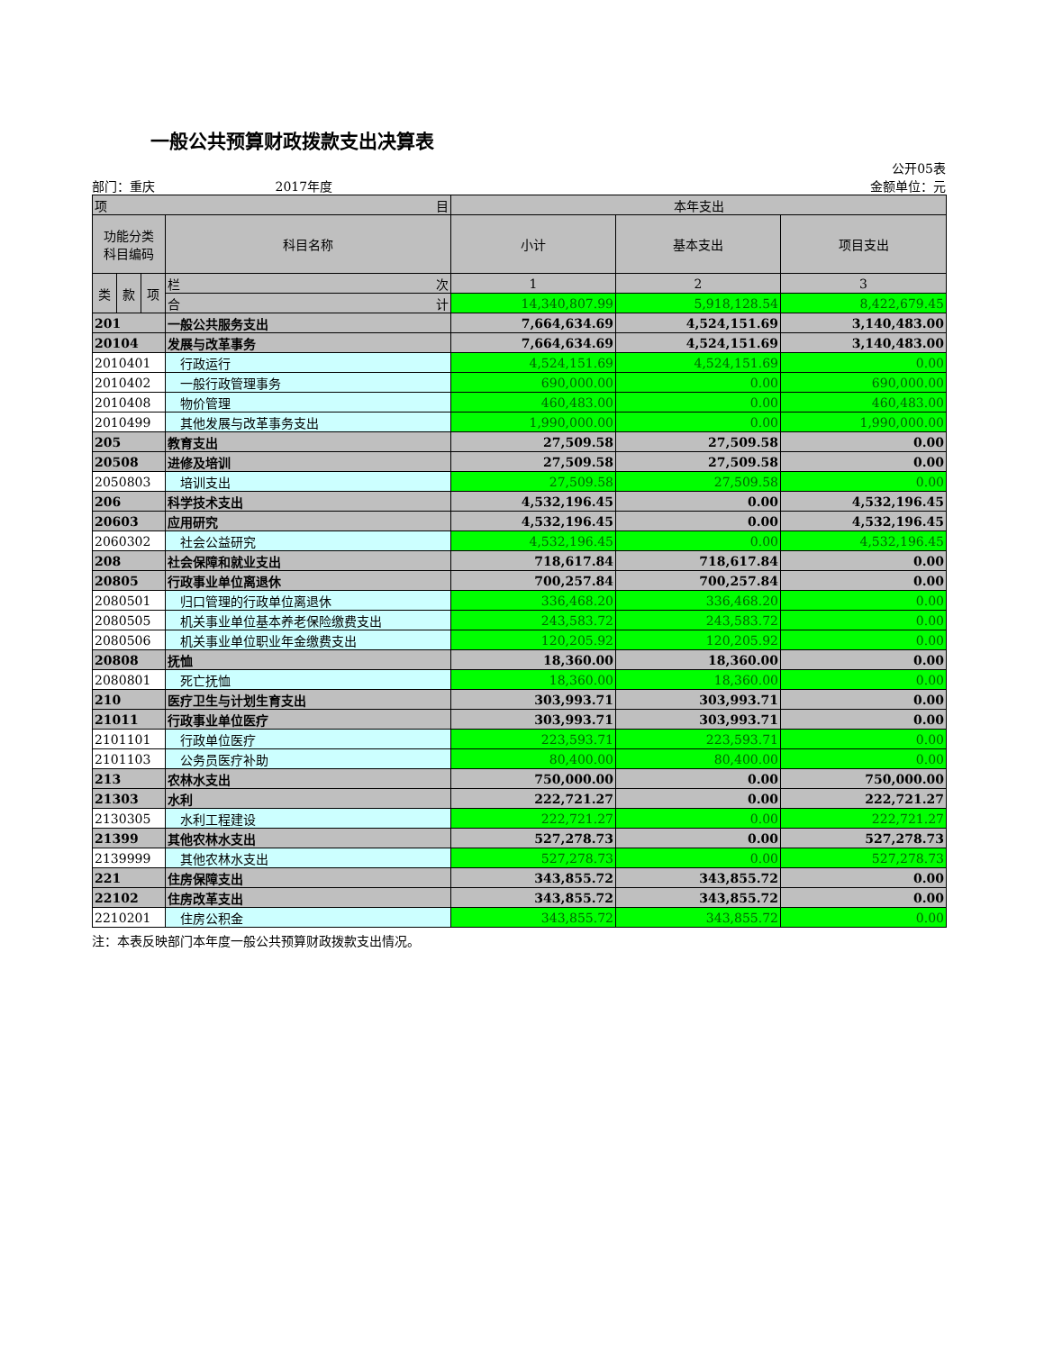一般公共预算财政拨款支出决算表
公开05表
部门：重庆 2017年度 金额单位：元
| 项 目 | | | | 本年支出 | | |
| --- | --- | --- | --- | --- | --- | --- |
| 功能分类 科目编码 | | | 科目名称 | 小计 | 基本支出 | 项目支出 |
| 类 | 款 | 项 | 栏 次 | 1 | 2 | 3 |
| | | | 合 计 | 14,340,807.99 | 5,918,128.54 | 8,422,679.45 |
| 201 | | | 一般公共服务支出 | 7,664,634.69 | 4,524,151.69 | 3,140,483.00 |
| 20104 | | | 发展与改革事务 | 7,664,634.69 | 4,524,151.69 | 3,140,483.00 |
| 2010401 | | | 行政运行 | 4,524,151.69 | 4,524,151.69 | 0.00 |
| 2010402 | | | 一般行政管理事务 | 690,000.00 | 0.00 | 690,000.00 |
| 2010408 | | | 物价管理 | 460,483.00 | 0.00 | 460,483.00 |
| 2010499 | | | 其他发展与改革事务支出 | 1,990,000.00 | 0.00 | 1,990,000.00 |
| 205 | | | 教育支出 | 27,509.58 | 27,509.58 | 0.00 |
| 20508 | | | 进修及培训 | 27,509.58 | 27,509.58 | 0.00 |
| 2050803 | | | 培训支出 | 27,509.58 | 27,509.58 | 0.00 |
| 206 | | | 科学技术支出 | 4,532,196.45 | 0.00 | 4,532,196.45 |
| 20603 | | | 应用研究 | 4,532,196.45 | 0.00 | 4,532,196.45 |
| 2060302 | | | 社会公益研究 | 4,532,196.45 | 0.00 | 4,532,196.45 |
| 208 | | | 社会保障和就业支出 | 718,617.84 | 718,617.84 | 0.00 |
| 20805 | | | 行政事业单位离退休 | 700,257.84 | 700,257.84 | 0.00 |
| 2080501 | | | 归口管理的行政单位离退休 | 336,468.20 | 336,468.20 | 0.00 |
| 2080505 | | | 机关事业单位基本养老保险缴费支出 | 243,583.72 | 243,583.72 | 0.00 |
| 2080506 | | | 机关事业单位职业年金缴费支出 | 120,205.92 | 120,205.92 | 0.00 |
| 20808 | | | 抚恤 | 18,360.00 | 18,360.00 | 0.00 |
| 2080801 | | | 死亡抚恤 | 18,360.00 | 18,360.00 | 0.00 |
| 210 | | | 医疗卫生与计划生育支出 | 303,993.71 | 303,993.71 | 0.00 |
| 21011 | | | 行政事业单位医疗 | 303,993.71 | 303,993.71 | 0.00 |
| 2101101 | | | 行政单位医疗 | 223,593.71 | 223,593.71 | 0.00 |
| 2101103 | | | 公务员医疗补助 | 80,400.00 | 80,400.00 | 0.00 |
| 213 | | | 农林水支出 | 750,000.00 | 0.00 | 750,000.00 |
| 21303 | | | 水利 | 222,721.27 | 0.00 | 222,721.27 |
| 2130305 | | | 水利工程建设 | 222,721.27 | 0.00 | 222,721.27 |
| 21399 | | | 其他农林水支出 | 527,278.73 | 0.00 | 527,278.73 |
| 2139999 | | | 其他农林水支出 | 527,278.73 | 0.00 | 527,278.73 |
| 221 | | | 住房保障支出 | 343,855.72 | 343,855.72 | 0.00 |
| 22102 | | | 住房改革支出 | 343,855.72 | 343,855.72 | 0.00 |
| 2210201 | | | 住房公积金 | 343,855.72 | 343,855.72 | 0.00 |
注：本表反映部门本年度一般公共预算财政拨款支出情况。